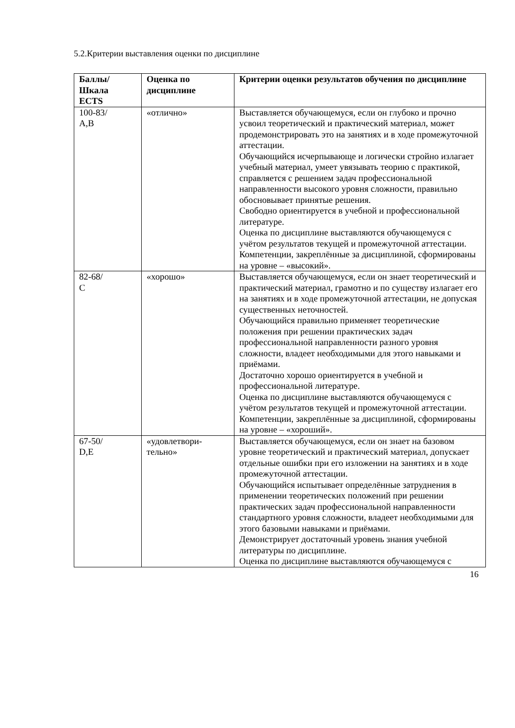5.2.Критерии выставления оценки по дисциплине
| Баллы/ Шкала ECTS | Оценка по дисциплине | Критерии оценки результатов обучения по дисциплине |
| --- | --- | --- |
| 100-83/ A,B | «отлично» | Выставляется обучающемуся, если он глубоко и прочно усвоил теоретический и практический материал, может продемонстрировать это на занятиях и в ходе промежуточной аттестации. Обучающийся исчерпывающе и логически стройно излагает учебный материал, умеет увязывать теорию с практикой, справляется с решением задач профессиональной направленности высокого уровня сложности, правильно обосновывает принятые решения. Свободно ориентируется в учебной и профессиональной литературе. Оценка по дисциплине выставляются обучающемуся с учётом результатов текущей и промежуточной аттестации. Компетенции, закреплённые за дисциплиной, сформированы на уровне – «высокий». |
| 82-68/ C | «хорошо» | Выставляется обучающемуся, если он знает теоретический и практический материал, грамотно и по существу излагает его на занятиях и в ходе промежуточной аттестации, не допуская существенных неточностей. Обучающийся правильно применяет теоретические положения при решении практических задач профессиональной направленности разного уровня сложности, владеет необходимыми для этого навыками и приёмами. Достаточно хорошо ориентируется в учебной и профессиональной литературе. Оценка по дисциплине выставляются обучающемуся с учётом результатов текущей и промежуточной аттестации. Компетенции, закреплённые за дисциплиной, сформированы на уровне – «хороший». |
| 67-50/ D,E | «удовлетвори- тельно» | Выставляется обучающемуся, если он знает на базовом уровне теоретический и практический материал, допускает отдельные ошибки при его изложении на занятиях и в ходе промежуточной аттестации. Обучающийся испытывает определённые затруднения в применении теоретических положений при решении практических задач профессиональной направленности стандартного уровня сложности, владеет необходимыми для этого базовыми навыками и приёмами. Демонстрирует достаточный уровень знания учебной литературы по дисциплине. Оценка по дисциплине выставляются обучающемуся с |
16